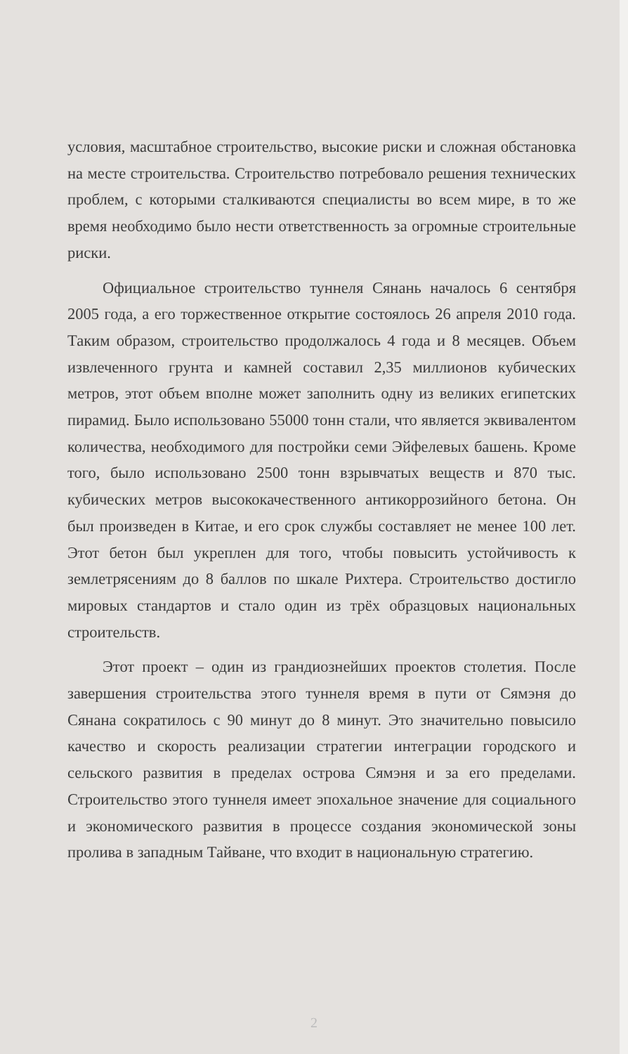условия, масштабное строительство, высокие риски и сложная обстановка на месте строительства. Строительство потребовало решения технических проблем, с которыми сталкиваются специалисты во всем мире, в то же время необходимо было нести ответственность за огромные строительные риски.
Официальное строительство туннеля Сянань началось 6 сентября 2005 года, а его торжественное открытие состоялось 26 апреля 2010 года. Таким образом, строительство продолжалось 4 года и 8 месяцев. Объем извлеченного грунта и камней составил 2,35 миллионов кубических метров, этот объем вполне может заполнить одну из великих египетских пирамид. Было использовано 55000 тонн стали, что является эквивалентом количества, необходимого для постройки семи Эйфелевых башень. Кроме того, было использовано 2500 тонн взрывчатых веществ и 870 тыс. кубических метров высококачественного антикоррозийного бетона. Он был произведен в Китае, и его срок службы составляет не менее 100 лет. Этот бетон был укреплен для того, чтобы повысить устойчивость к землетрясениям до 8 баллов по шкале Рихтера. Строительство достигло мировых стандартов и стало один из трёх образцовых национальных строительств.
Этот проект – один из грандиознейших проектов столетия. После завершения строительства этого туннеля время в пути от Сямэня до Сянана сократилось с 90 минут до 8 минут. Это значительно повысило качество и скорость реализации стратегии интеграции городского и сельского развития в пределах острова Сямэня и за его пределами. Строительство этого туннеля имеет эпохальное значение для социального и экономического развития в процессе создания экономической зоны пролива в западным Тайване, что входит в национальную стратегию.
2